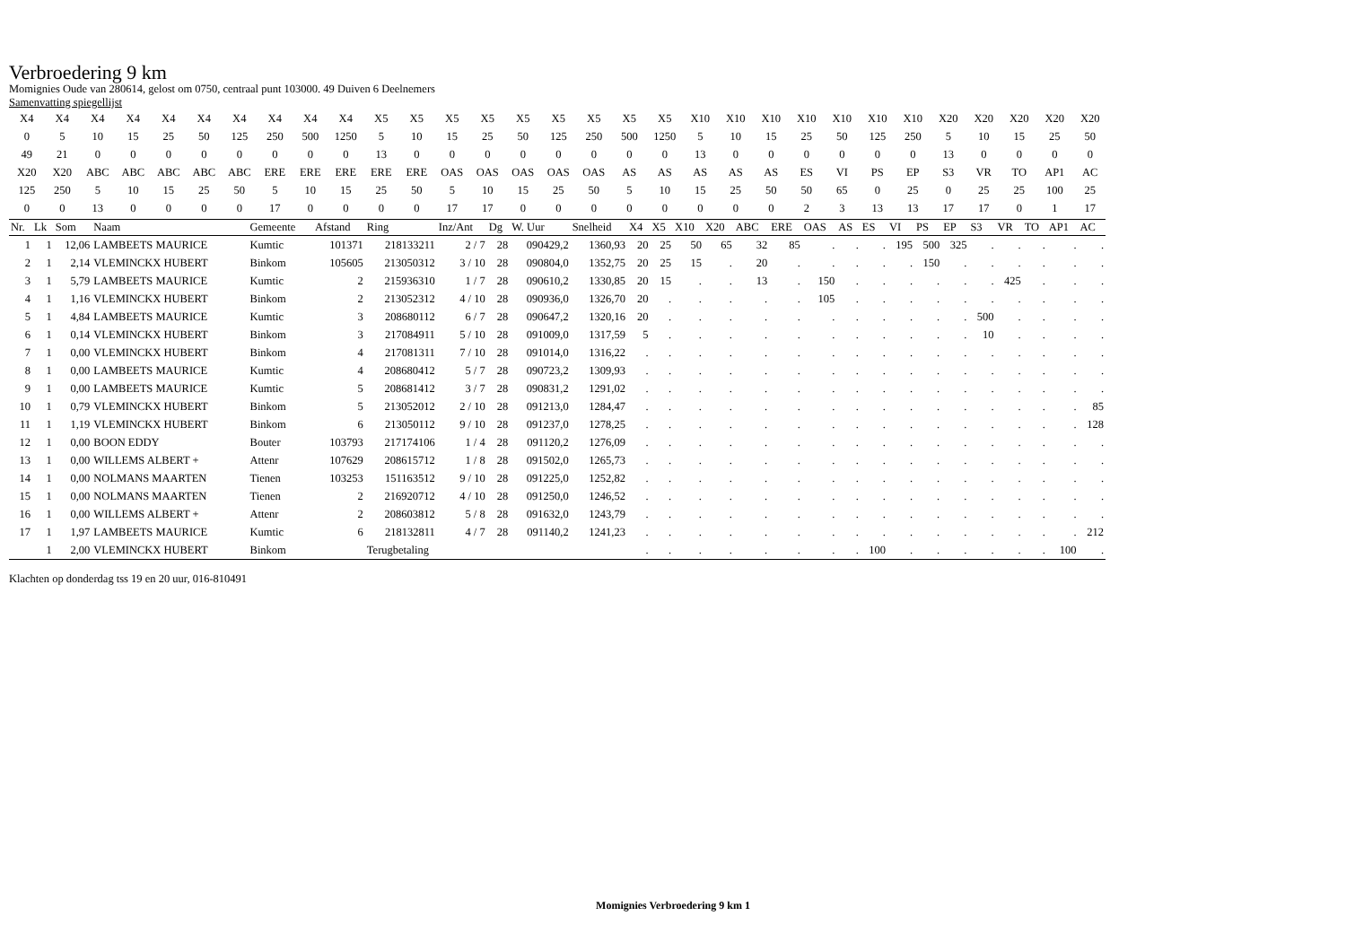Verbroedering 9 km
Momignies Oude van 280614, gelost om 0750, centraal punt 103000. 49 Duiven 6 Deelnemers
Samenvatting spiegellijst
| X4 | X4 | X4 | X4 | X4 | X4 | X4 | X4 | X4 | X4 | X5 | X5 | X5 | X5 | X5 | X5 | X5 | X5 | X5 | X10 | X10 | X10 | X10 | X10 | X10 | X10 | X20 | X20 | X20 | X20 | X20 |
| 0 | 5 | 10 | 15 | 25 | 50 | 125 | 250 | 500 | 1250 | 5 | 10 | 15 | 25 | 50 | 125 | 250 | 500 | 1250 | 5 | 10 | 15 | 25 | 50 | 125 | 250 | 5 | 10 | 15 | 25 | 50 |
| 49 | 21 | 0 | 0 | 0 | 0 | 0 | 0 | 0 | 0 | 13 | 0 | 0 | 0 | 0 | 0 | 0 | 0 | 0 | 13 | 0 | 0 | 0 | 0 | 0 | 0 | 13 | 0 | 0 | 0 | 0 |
| X20 | X20 | ABC | ABC | ABC | ABC | ABC | ERE | ERE | ERE | ERE | ERE | OAS | OAS | OAS | OAS | OAS | AS | AS | AS | AS | AS | ES | VI | PS | EP | S3 | VR | TO | AP1 | AC |
| 125 | 250 | 5 | 10 | 15 | 25 | 50 | 5 | 10 | 15 | 25 | 50 | 5 | 10 | 15 | 25 | 50 | 5 | 10 | 15 | 25 | 50 | 50 | 65 | 0 | 25 | 0 | 25 | 25 | 100 | 25 |
| 0 | 0 | 13 | 0 | 0 | 0 | 0 | 17 | 0 | 0 | 0 | 0 | 17 | 17 | 0 | 0 | 0 | 0 | 0 | 0 | 0 | 0 | 2 | 3 | 13 | 13 | 17 | 17 | 0 | 1 | 17 |
| Nr. | Lk | Som | Naam | Gemeente | Afstand | Ring | Inz/Ant | Dg | W. Uur | Snelheid | X4 | X5 | X10 | X20 | ABC | ERE | OAS | AS | ES | VI | PS | EP | S3 | VR | TO | AP1 | AC |
| --- | --- | --- | --- | --- | --- | --- | --- | --- | --- | --- | --- | --- | --- | --- | --- | --- | --- | --- | --- | --- | --- | --- | --- | --- | --- | --- | --- |
| 1 | 1 | 12,06 | LAMBEETS MAURICE | Kumtic | 101371 | 218133211 | 2 / 7 | 28 | 090429,2 | 1360,93 | 20 | 25 | 50 | 65 | 32 | 85 | . | . | . | 195 | 500 | 325 | . | . | . | . | . |
| 2 | 1 | 2,14 | VLEMINCKX HUBERT | Binkom | 105605 | 213050312 | 3 / 10 | 28 | 090804,0 | 1352,75 | 20 | 25 | 15 | . | 20 | . | . | . | . | . | 150 | . | . | . | . | . | . |
| 3 | 1 | 5,79 | LAMBEETS MAURICE | Kumtic | 2 | 215936310 | 1 / 7 | 28 | 090610,2 | 1330,85 | 20 | 15 | . | . | 13 | . | 150 | . | . | . | . | . | . | 425 | . | . | . |
| 4 | 1 | 1,16 | VLEMINCKX HUBERT | Binkom | 2 | 213052312 | 4 / 10 | 28 | 090936,0 | 1326,70 | 20 | . | . | . | . | . | 105 | . | . | . | . | . | . | . | . | . | . |
| 5 | 1 | 4,84 | LAMBEETS MAURICE | Kumtic | 3 | 208680112 | 6 / 7 | 28 | 090647,2 | 1320,16 | 20 | . | . | . | . | . | . | . | . | . | . | . | 500 | . | . | . | . |
| 6 | 1 | 0,14 | VLEMINCKX HUBERT | Binkom | 3 | 217084911 | 5 / 10 | 28 | 091009,0 | 1317,59 | 5 | . | . | . | . | . | . | . | . | . | . | . | 10 | . | . | . | . |
| 7 | 1 | 0,00 | VLEMINCKX HUBERT | Binkom | 4 | 217081311 | 7 / 10 | 28 | 091014,0 | 1316,22 | . | . | . | . | . | . | . | . | . | . | . | . | . | . | . | . | . |
| 8 | 1 | 0,00 | LAMBEETS MAURICE | Kumtic | 4 | 208680412 | 5 / 7 | 28 | 090723,2 | 1309,93 | . | . | . | . | . | . | . | . | . | . | . | . | . | . | . | . | . |
| 9 | 1 | 0,00 | LAMBEETS MAURICE | Kumtic | 5 | 208681412 | 3 / 7 | 28 | 090831,2 | 1291,02 | . | . | . | . | . | . | . | . | . | . | . | . | . | . | . | . | . |
| 10 | 1 | 0,79 | VLEMINCKX HUBERT | Binkom | 5 | 213052012 | 2 / 10 | 28 | 091213,0 | 1284,47 | . | . | . | . | . | . | . | . | . | . | . | . | . | . | . | . | 85 |
| 11 | 1 | 1,19 | VLEMINCKX HUBERT | Binkom | 6 | 213050112 | 9 / 10 | 28 | 091237,0 | 1278,25 | . | . | . | . | . | . | . | . | . | . | . | . | . | . | . | . | 128 |
| 12 | 1 | 0,00 | BOON EDDY | Bouter | 103793 | 217174106 | 1 / 4 | 28 | 091120,2 | 1276,09 | . | . | . | . | . | . | . | . | . | . | . | . | . | . | . | . | . |
| 13 | 1 | 0,00 | WILLEMS ALBERT + | Attenr | 107629 | 208615712 | 1 / 8 | 28 | 091502,0 | 1265,73 | . | . | . | . | . | . | . | . | . | . | . | . | . | . | . | . | . |
| 14 | 1 | 0,00 | NOLMANS MAARTEN | Tienen | 103253 | 151163512 | 9 / 10 | 28 | 091225,0 | 1252,82 | . | . | . | . | . | . | . | . | . | . | . | . | . | . | . | . | . |
| 15 | 1 | 0,00 | NOLMANS MAARTEN | Tienen | 2 | 216920712 | 4 / 10 | 28 | 091250,0 | 1246,52 | . | . | . | . | . | . | . | . | . | . | . | . | . | . | . | . | . |
| 16 | 1 | 0,00 | WILLEMS ALBERT + | Attenr | 2 | 208603812 | 5 / 8 | 28 | 091632,0 | 1243,79 | . | . | . | . | . | . | . | . | . | . | . | . | . | . | . | . | . |
| 17 | 1 | 1,97 | LAMBEETS MAURICE | Kumtic | 6 | 218132811 | 4 / 7 | 28 | 091140,2 | 1241,23 | . | . | . | . | . | . | . | . | . | . | . | . | . | . | . | . | 212 |
| | 1 | 2,00 | VLEMINCKX HUBERT | Binkom | | Terugbetaling | | | | | . | . | . | . | . | . | . | . | 100 | . | . | . | . | . | . | 100 | . |
Klachten op donderdag tss 19 en 20 uur, 016-810491
Momignies Verbroedering 9 km 1